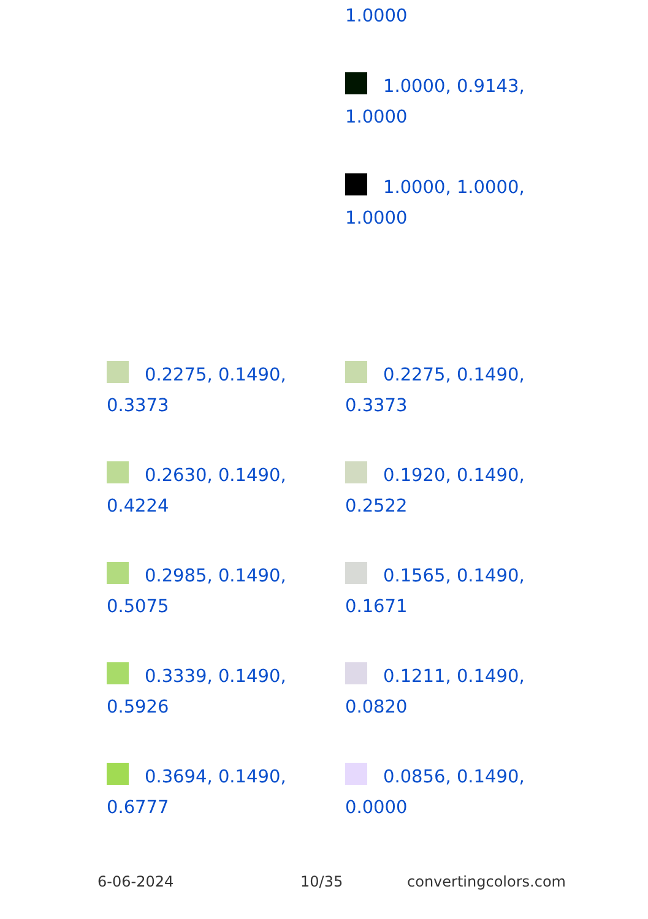1.0000
1.0000, 0.9143, 1.0000
1.0000, 1.0000, 1.0000
0.2275, 0.1490, 0.3373
0.2275, 0.1490, 0.3373
0.2630, 0.1490, 0.4224
0.1920, 0.1490, 0.2522
0.2985, 0.1490, 0.5075
0.1565, 0.1490, 0.1671
0.3339, 0.1490, 0.5926
0.1211, 0.1490, 0.0820
0.3694, 0.1490, 0.6777
0.0856, 0.1490, 0.0000
6-06-2024 10/35 convertingcolors.com